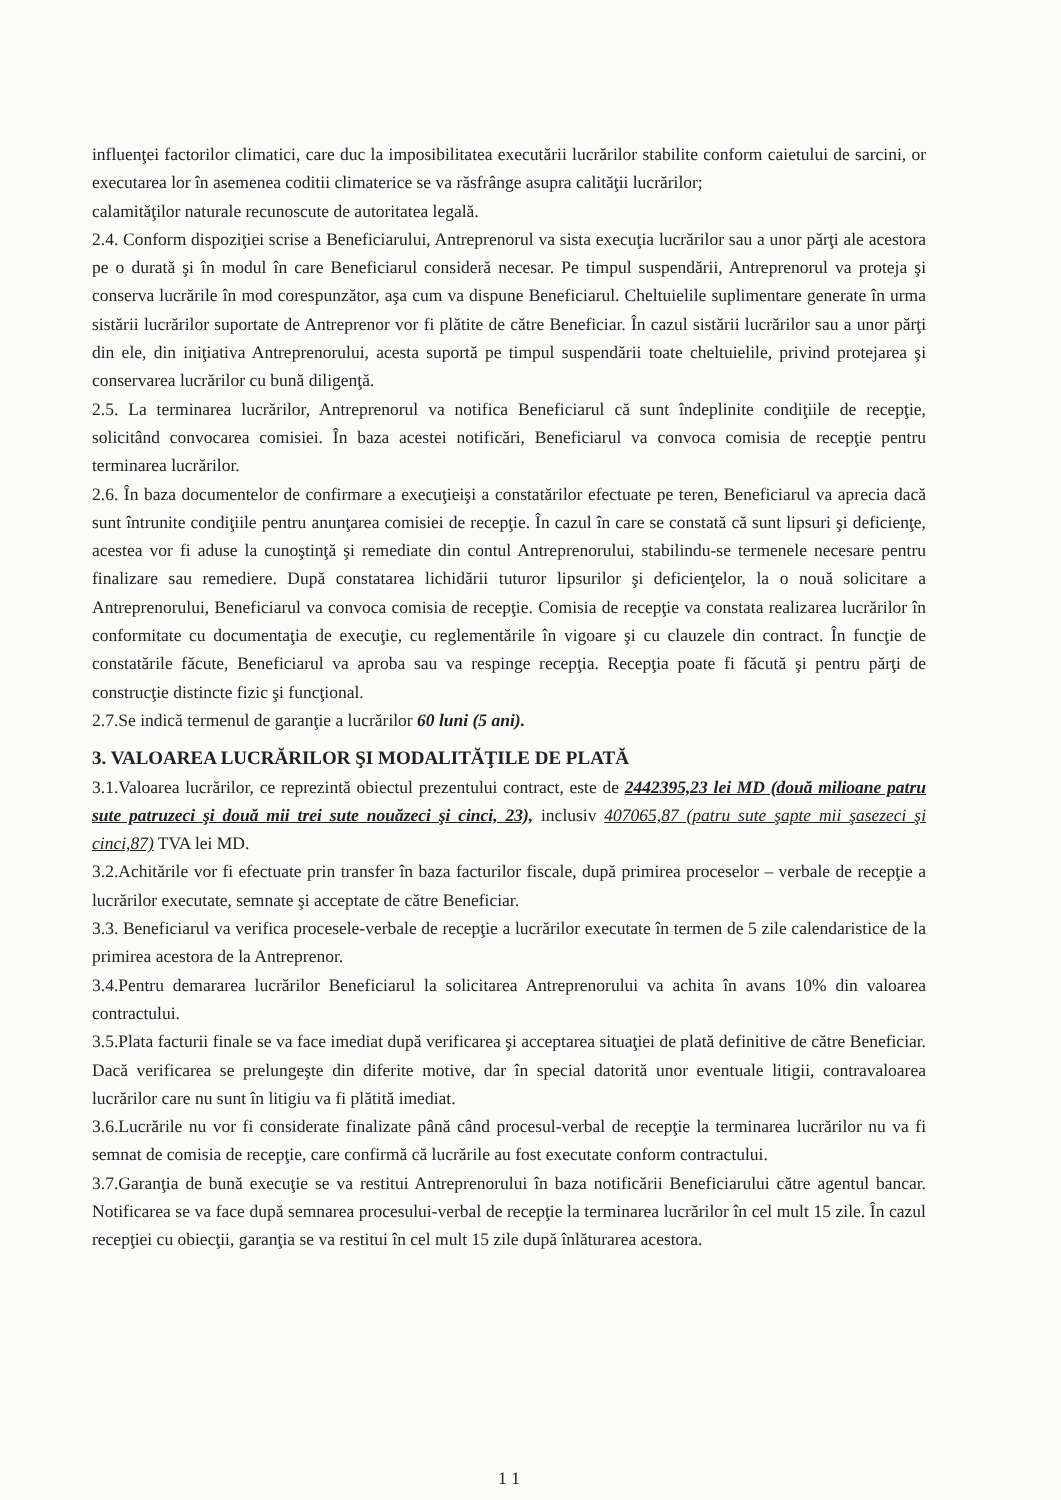influenţei factorilor climatici, care duc la imposibilitatea executării lucrărilor stabilite conform caietului de sarcini, or executarea lor în asemenea coditii climaterice se va răsfrânge asupra calităţii lucrărilor;
calamităţilor naturale recunoscute de autoritatea legală.
2.4. Conform dispoziţiei scrise a Beneficiarului, Antreprenorul va sista execuţia lucrărilor sau a unor părţi ale acestora pe o durată şi în modul în care Beneficiarul consideră necesar. Pe timpul suspendării, Antreprenorul va proteja şi conserva lucrările în mod corespunzător, aşa cum va dispune Beneficiarul. Cheltuielile suplimentare generate în urma sistării lucrărilor suportate de Antreprenor vor fi plătite de către Beneficiar. În cazul sistării lucrărilor sau a unor părţi din ele, din iniţiativa Antreprenorului, acesta suportă pe timpul suspendării toate cheltuielile, privind protejarea şi conservarea lucrărilor cu bună diligenţă.
2.5. La terminarea lucrărilor, Antreprenorul va notifica Beneficiarul că sunt îndeplinite condiţiile de recepţie, solicitând convocarea comisiei. În baza acestei notificări, Beneficiarul va convoca comisia de recepţie pentru terminarea lucrărilor.
2.6. În baza documentelor de confirmare a execuţieişi a constatărilor efectuate pe teren, Beneficiarul va aprecia dacă sunt întrunite condiţiile pentru anunţarea comisiei de recepţie. În cazul în care se constată că sunt lipsuri şi deficienţe, acestea vor fi aduse la cunoştinţă şi remediate din contul Antreprenorului, stabilindu-se termenele necesare pentru finalizare sau remediere. După constatarea lichidării tuturor lipsurilor şi deficienţelor, la o nouă solicitare a Antreprenorului, Beneficiarul va convoca comisia de recepţie. Comisia de recepţie va constata realizarea lucrărilor în conformitate cu documentaţia de execuţie, cu reglementările în vigoare şi cu clauzele din contract. În funcţie de constatările făcute, Beneficiarul va aproba sau va respinge recepţia. Recepţia poate fi făcută şi pentru părţi de construcţie distincte fizic şi funcţional.
2.7.Se indică termenul de garanţie a lucrărilor 60 luni (5 ani).
3. VALOAREA LUCRĂRILOR ŞI MODALITĂŢILE DE PLATĂ
3.1.Valoarea lucrărilor, ce reprezintă obiectul prezentului contract, este de 2442395,23 lei MD (două milioane patru sute patruzeci şi două mii trei sute nouăzeci şi cinci, 23), inclusiv 407065,87 (patru sute şapte mii şasezeci şi cinci,87) TVA lei MD.
3.2.Achitările vor fi efectuate prin transfer în baza facturilor fiscale, după primirea proceselor – verbale de recepţie a lucrărilor executate, semnate şi acceptate de către Beneficiar.
3.3. Beneficiarul va verifica procesele-verbale de recepţie a lucrărilor executate în termen de 5 zile calendaristice de la primirea acestora de la Antreprenor.
3.4.Pentru demararea lucrărilor Beneficiarul la solicitarea Antreprenorului va achita în avans 10% din valoarea contractului.
3.5.Plata facturii finale se va face imediat după verificarea şi acceptarea situaţiei de plată definitive de către Beneficiar. Dacă verificarea se prelungeşte din diferite motive, dar în special datorită unor eventuale litigii, contravaloarea lucrărilor care nu sunt în litigiu va fi plătită imediat.
3.6.Lucrările nu vor fi considerate finalizate până când procesul-verbal de recepţie la terminarea lucrărilor nu va fi semnat de comisia de recepţie, care confirmă că lucrările au fost executate conform contractului.
3.7.Garanţia de bună execuţie se va restitui Antreprenorului în baza notificării Beneficiarului către agentul bancar. Notificarea se va face după semnarea procesului-verbal de recepţie la terminarea lucrărilor în cel mult 15 zile. În cazul recepţiei cu obiecţii, garanţia se va restitui în cel mult 15 zile după înlăturarea acestora.
1 1